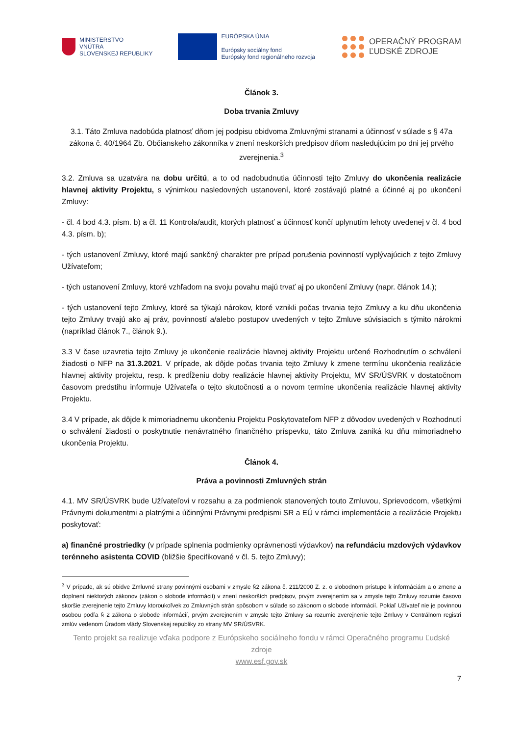MINISTERSTVO
VNÚTRA
SLOVENSKEJ REPUBLIKY
EURÓPSKA ÚNIA
Európsky sociálny fond
Európsky fond regionálneho rozvoja
OPERAČNÝ PROGRAM
ĽUDSKÉ ZDROJE
Článok 3.
Doba trvania Zmluvy
3.1. Táto Zmluva nadobúda platnosť dňom jej podpisu obidvoma Zmluvnými stranami a účinnosť v súlade s § 47a zákona č. 40/1964 Zb. Občianskeho zákonníka v znení neskorších predpisov dňom nasledujúcim po dni jej prvého zverejnenia.<sup>3</sup>
3.2. Zmluva sa uzatvára na dobu určitú, a to od nadobudnutia účinnosti tejto Zmluvy do ukončenia realizácie hlavnej aktivity Projektu, s výnimkou nasledovných ustanovení, ktoré zostávajú platné a účinné aj po ukončení Zmluvy:
- čl. 4 bod 4.3. písm. b) a čl. 11 Kontrola/audit, ktorých platnosť a účinnosť končí uplynutím lehoty uvedenej v čl. 4 bod 4.3. písm. b);
- tých ustanovení Zmluvy, ktoré majú sankčný charakter pre prípad porušenia povinností vyplývajúcich z tejto Zmluvy Užívateľom;
- tých ustanovení Zmluvy, ktoré vzhľadom na svoju povahu majú trvať aj po ukončení Zmluvy (napr. článok 14.);
- tých ustanovení tejto Zmluvy, ktoré sa týkajú nárokov, ktoré vznikli počas trvania tejto Zmluvy a ku dňu ukončenia tejto Zmluvy trvajú ako aj práv, povinností a/alebo postupov uvedených v tejto Zmluve súvisiacich s týmito nárokmi (napríklad článok 7., článok 9.).
3.3 V čase uzavretia tejto Zmluvy je ukončenie realizácie hlavnej aktivity Projektu určené Rozhodnutím o schválení žiadosti o NFP na 31.3.2021. V prípade, ak dôjde počas trvania tejto Zmluvy k zmene termínu ukončenia realizácie hlavnej aktivity projektu, resp. k predĺženiu doby realizácie hlavnej aktivity Projektu, MV SR/ÚSVRK v dostatočnom časovom predstihu informuje Užívateľa o tejto skutočnosti a o novom termíne ukončenia realizácie hlavnej aktivity Projektu.
3.4 V prípade, ak dôjde k mimoriadnemu ukončeniu Projektu Poskytovateľom NFP z dôvodov uvedených v Rozhodnutí o schválení žiadosti o poskytnutie nenávratného finančného príspevku, táto Zmluva zaniká ku dňu mimoriadneho ukončenia Projektu.
Článok 4.
Práva a povinnosti Zmluvných strán
4.1. MV SR/ÚSVRK bude Užívateľovi v rozsahu a za podmienok stanovených touto Zmluvou, Sprievodcom, všetkými Právnymi dokumentmi a platnými a účinnými Právnymi predpismi SR a EÚ v rámci implementácie a realizácie Projektu poskytovať:
a) finančné prostriedky (v prípade splnenia podmienky oprávnenosti výdavkov) na refundáciu mzdových výdavkov terénneho asistenta COVID (bližšie špecifikované v čl. 5. tejto Zmluvy);
<sup>3</sup> V prípade, ak sú obidve Zmluvné strany povinnými osobami v zmysle §2 zákona č. 211/2000 Z. z. o slobodnom prístupe k informáciám a o zmene a doplnení niektorých zákonov (zákon o slobode informácií) v znení neskorších predpisov, prvým zverejnením sa v zmysle tejto Zmluvy rozumie časovo skoršie zverejnenie tejto Zmluvy ktoroukoľvek zo Zmluvných strán spôsobom v súlade so zákonom o slobode informácií. Pokiaľ Užívateľ nie je povinnou osobou podľa § 2 zákona o slobode informácií, prvým zverejnením v zmysle tejto Zmluvy sa rozumie zverejnenie tejto Zmluvy v Centrálnom registri zmlúv vedenom Úradom vlády Slovenskej republiky zo strany MV SR/ÚSVRK.
Tento projekt sa realizuje vďaka podpore z Európskeho sociálneho fondu v rámci Operačného programu Ľudské zdroje
www.esf.gov.sk
7